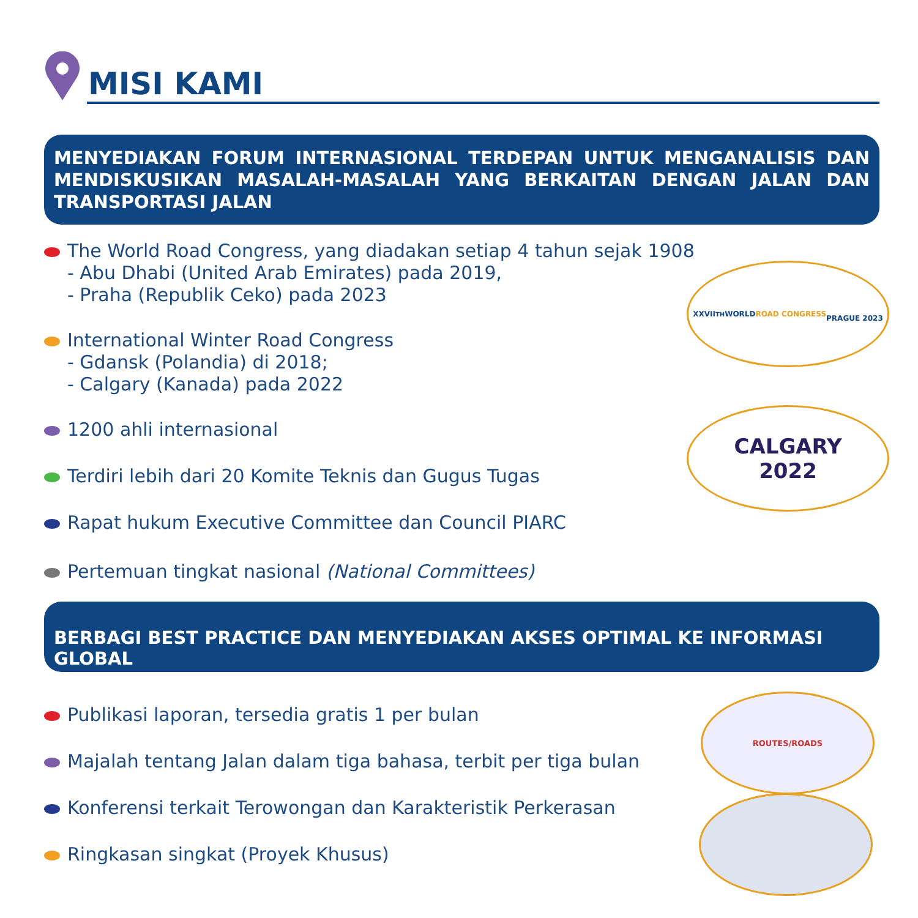MISI KAMI
MENYEDIAKAN FORUM INTERNASIONAL TERDEPAN UNTUK MENGANALISIS DAN MENDISKUSIKAN MASALAH-MASALAH YANG BERKAITAN DENGAN JALAN DAN TRANSPORTASI JALAN
The World Road Congress, yang diadakan setiap 4 tahun sejak 1908
- Abu Dhabi (United Arab Emirates) pada 2019,
- Praha (Republik Ceko) pada 2023
International Winter Road Congress
- Gdansk (Polandia) di 2018;
- Calgary (Kanada) pada 2022
1200 ahli internasional
Terdiri lebih dari 20 Komite Teknis dan Gugus Tugas
Rapat hukum Executive Committee dan Council PIARC
Pertemuan tingkat nasional (National Committees)
XXVII<sup>TH</sup> WORLD
ROAD CONGRESS
PRAGUE 2023
CALGARY
2022
BERBAGI BEST PRACTICE DAN MENYEDIAKAN AKSES OPTIMAL KE INFORMASI GLOBAL
Publikasi laporan, tersedia gratis 1 per bulan
Majalah tentang Jalan dalam tiga bahasa, terbit per tiga bulan
Konferensi terkait Terowongan dan Karakteristik Perkerasan
Ringkasan singkat (Proyek Khusus)
ROUTES/ROADS